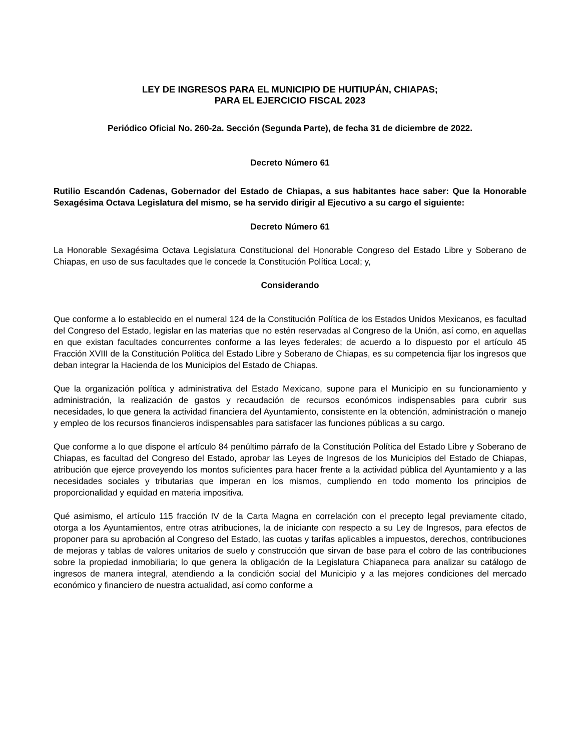LEY DE INGRESOS PARA EL MUNICIPIO DE HUITIUPÁN, CHIAPAS;
PARA EL EJERCICIO FISCAL 2023
Periódico Oficial No. 260-2a. Sección (Segunda Parte), de fecha 31 de diciembre de 2022.
Decreto Número 61
Rutilio Escandón Cadenas, Gobernador del Estado de Chiapas, a sus habitantes hace saber: Que la Honorable Sexagésima Octava Legislatura del mismo, se ha servido dirigir al Ejecutivo a su cargo el siguiente:
Decreto Número 61
La Honorable Sexagésima Octava Legislatura Constitucional del Honorable Congreso del Estado Libre y Soberano de Chiapas, en uso de sus facultades que le concede la Constitución Política Local; y,
Considerando
Que conforme a lo establecido en el numeral 124 de la Constitución Política de los Estados Unidos Mexicanos, es facultad del Congreso del Estado, legislar en las materias que no estén reservadas al Congreso de la Unión, así como, en aquellas en que existan facultades concurrentes conforme a las leyes federales; de acuerdo a lo dispuesto por el artículo 45 Fracción XVIII de la Constitución Política del Estado Libre y Soberano de Chiapas, es su competencia fijar los ingresos que deban integrar la Hacienda de los Municipios del Estado de Chiapas.
Que la organización política y administrativa del Estado Mexicano, supone para el Municipio en su funcionamiento y administración, la realización de gastos y recaudación de recursos económicos indispensables para cubrir sus necesidades, lo que genera la actividad financiera del Ayuntamiento, consistente en la obtención, administración o manejo y empleo de los recursos financieros indispensables para satisfacer las funciones públicas a su cargo.
Que conforme a lo que dispone el artículo 84 penúltimo párrafo de la Constitución Política del Estado Libre y Soberano de Chiapas, es facultad del Congreso del Estado, aprobar las Leyes de Ingresos de los Municipios del Estado de Chiapas, atribución que ejerce proveyendo los montos suficientes para hacer frente a la actividad pública del Ayuntamiento y a las necesidades sociales y tributarias que imperan en los mismos, cumpliendo en todo momento los principios de proporcionalidad y equidad en materia impositiva.
Qué asimismo, el artículo 115 fracción IV de la Carta Magna en correlación con el precepto legal previamente citado, otorga a los Ayuntamientos, entre otras atribuciones, la de iniciante con respecto a su Ley de Ingresos, para efectos de proponer para su aprobación al Congreso del Estado, las cuotas y tarifas aplicables a impuestos, derechos, contribuciones de mejoras y tablas de valores unitarios de suelo y construcción que sirvan de base para el cobro de las contribuciones sobre la propiedad inmobiliaria; lo que genera la obligación de la Legislatura Chiapaneca para analizar su catálogo de ingresos de manera integral, atendiendo a la condición social del Municipio y a las mejores condiciones del mercado económico y financiero de nuestra actualidad, así como conforme a